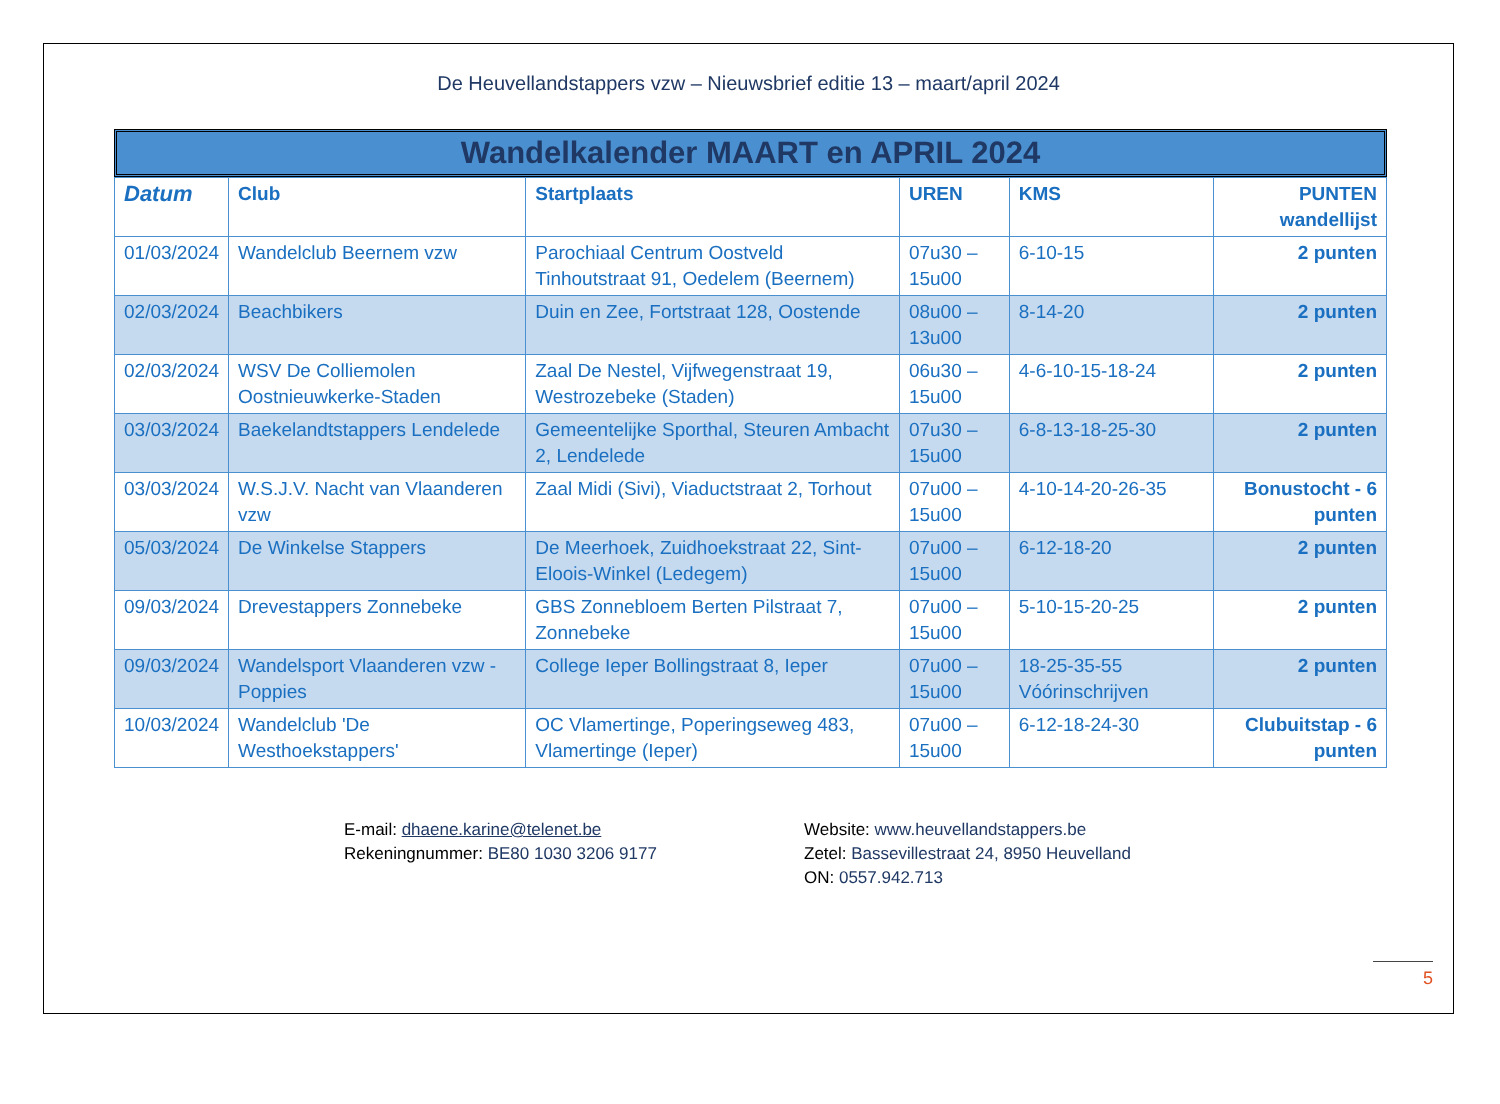De Heuvellandstappers vzw – Nieuwsbrief editie 13 – maart/april 2024
Wandelkalender MAART en APRIL 2024
| Datum | Club | Startplaats | UREN | KMS | PUNTEN wandellijst |
| --- | --- | --- | --- | --- | --- |
| 01/03/2024 | Wandelclub Beernem vzw | Parochiaal Centrum Oostveld Tinhoutstraat 91, Oedelem (Beernem) | 07u30 – 15u00 | 6-10-15 | 2 punten |
| 02/03/2024 | Beachbikers | Duin en Zee, Fortstraat 128, Oostende | 08u00 – 13u00 | 8-14-20 | 2 punten |
| 02/03/2024 | WSV De Colliemolen Oostnieuwkerke-Staden | Zaal De Nestel, Vijfwegenstraat 19, Westrozebeke (Staden) | 06u30 – 15u00 | 4-6-10-15-18-24 | 2 punten |
| 03/03/2024 | Baekelandtstappers Lendelede | Gemeentelijke Sporthal, Steuren Ambacht 2, Lendelede | 07u30 – 15u00 | 6-8-13-18-25-30 | 2 punten |
| 03/03/2024 | W.S.J.V. Nacht van Vlaanderen vzw | Zaal Midi (Sivi), Viaductstraat 2, Torhout | 07u00 – 15u00 | 4-10-14-20-26-35 | Bonustocht - 6 punten |
| 05/03/2024 | De Winkelse Stappers | De Meerhoek, Zuidhoekstraat 22, Sint-Eloois-Winkel (Ledegem) | 07u00 – 15u00 | 6-12-18-20 | 2 punten |
| 09/03/2024 | Drevestappers Zonnebeke | GBS Zonnebloem Berten Pilstraat 7, Zonnebeke | 07u00 – 15u00 | 5-10-15-20-25 | 2 punten |
| 09/03/2024 | Wandelsport Vlaanderen vzw - Poppies | College Ieper Bollingstraat 8, Ieper | 07u00 – 15u00 | 18-25-35-55 Vóórinschrijven | 2 punten |
| 10/03/2024 | Wandelclub 'De Westhoekstappers' | OC Vlamertinge, Poperingseweg 483, Vlamertinge (Ieper) | 07u00 – 15u00 | 6-12-18-24-30 | Clubuitstap - 6 punten |
E-mail: dhaene.karine@telenet.be
Rekeningnummer: BE80 1030 3206 9177
Website: www.heuvellandstappers.be
Zetel: Bassevillestraat 24, 8950 Heuvelland
ON: 0557.942.713
5